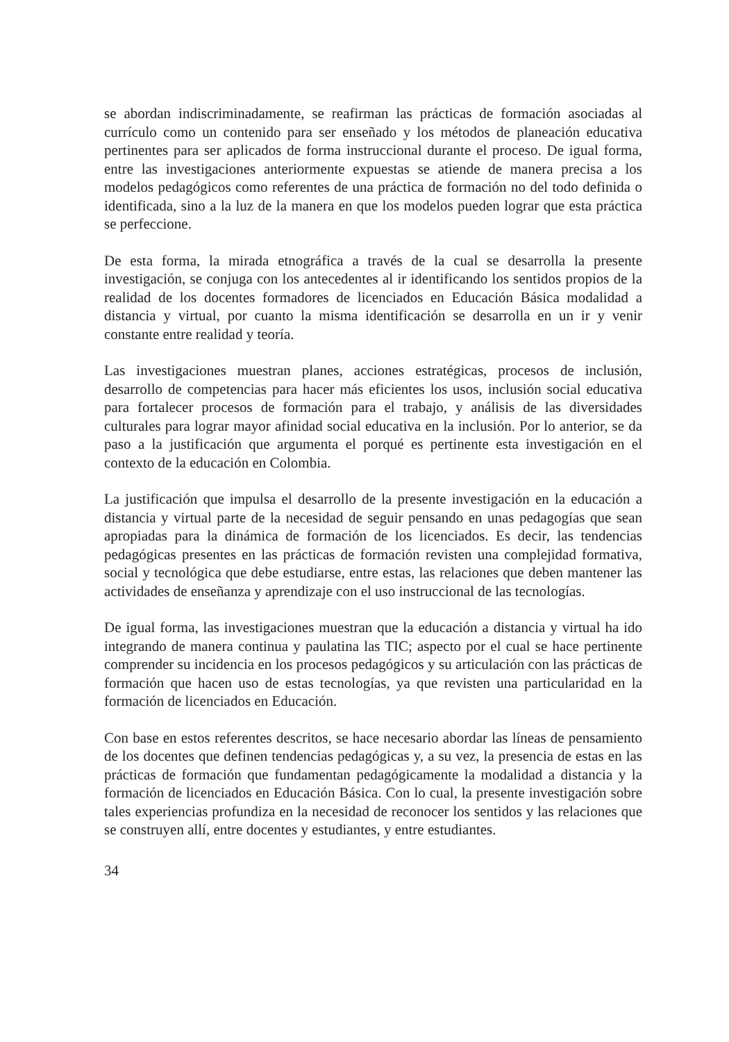se abordan indiscriminadamente, se reafirman las prácticas de formación asociadas al currículo como un contenido para ser enseñado y los métodos de planeación educativa pertinentes para ser aplicados de forma instruccional durante el proceso. De igual forma, entre las investigaciones anteriormente expuestas se atiende de manera precisa a los modelos pedagógicos como referentes de una práctica de formación no del todo definida o identificada, sino a la luz de la manera en que los modelos pueden lograr que esta práctica se perfeccione.
De esta forma, la mirada etnográfica a través de la cual se desarrolla la presente investigación, se conjuga con los antecedentes al ir identificando los sentidos propios de la realidad de los docentes formadores de licenciados en Educación Básica modalidad a distancia y virtual, por cuanto la misma identificación se desarrolla en un ir y venir constante entre realidad y teoría.
Las investigaciones muestran planes, acciones estratégicas, procesos de inclusión, desarrollo de competencias para hacer más eficientes los usos, inclusión social educativa para fortalecer procesos de formación para el trabajo, y análisis de las diversidades culturales para lograr mayor afinidad social educativa en la inclusión. Por lo anterior, se da paso a la justificación que argumenta el porqué es pertinente esta investigación en el contexto de la educación en Colombia.
La justificación que impulsa el desarrollo de la presente investigación en la educación a distancia y virtual parte de la necesidad de seguir pensando en unas pedagogías que sean apropiadas para la dinámica de formación de los licenciados. Es decir, las tendencias pedagógicas presentes en las prácticas de formación revisten una complejidad formativa, social y tecnológica que debe estudiarse, entre estas, las relaciones que deben mantener las actividades de enseñanza y aprendizaje con el uso instruccional de las tecnologías.
De igual forma, las investigaciones muestran que la educación a distancia y virtual ha ido integrando de manera continua y paulatina las TIC; aspecto por el cual se hace pertinente comprender su incidencia en los procesos pedagógicos y su articulación con las prácticas de formación que hacen uso de estas tecnologías, ya que revisten una particularidad en la formación de licenciados en Educación.
Con base en estos referentes descritos, se hace necesario abordar las líneas de pensamiento de los docentes que definen tendencias pedagógicas y, a su vez, la presencia de estas en las prácticas de formación que fundamentan pedagógicamente la modalidad a distancia y la formación de licenciados en Educación Básica. Con lo cual, la presente investigación sobre tales experiencias profundiza en la necesidad de reconocer los sentidos y las relaciones que se construyen allí, entre docentes y estudiantes, y entre estudiantes.
34